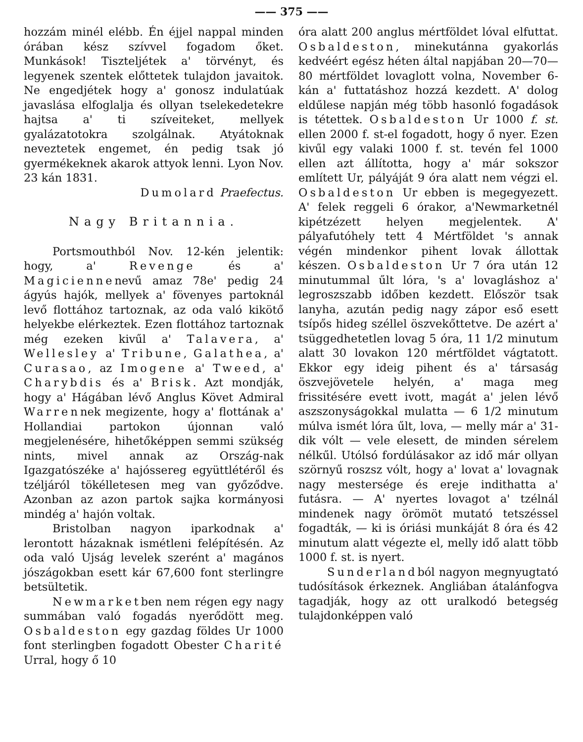—— 375 ——
hozzám minél elébb. Én éjjel nappal minden órában kész szívvel fogadom őket. Munkások! Tiszteljétek a' törvényt, és legyenek szentek előttetek tulajdon javaitok. Ne engedjétek hogy a' gonosz indulatúak javaslása elfoglalja és ollyan tselekedetekre hajtsa a' ti szíveiteket, mellyek gyalázatotokra szolgálnak. Atyátoknak neveztetek engemet, én pedig tsak jó gyermékeknek akarok attyok lenni. Lyon Nov. 23 kán 1831.
Dumolard Praefectus.
Nagy Britannia.
Portsmouthból Nov. 12-kén jelentik: hogy, a' Revenge és a' Magiciennenevű amaz 78e' pedig 24 ágyús hajók, mellyek a' fövenyes partoknál levő flottához tartoznak, az oda való kikötő helyekbe elérkeztek. Ezen flottához tartoznak még ezeken kivűl a' Talavera, a' Wellesley a' Tribune, Galathea, a' Curasao, az Imogene a' Tweed, a' Charybdis és a' Brisk. Azt mondják, hogy a' Hágában lévő Anglus Követ Admiral Warrennek megizente, hogy a' flottának a' Hollandiai partokon újonnan való megjelenésére, hihetőképpen semmi szükség nints, mivel annak az Ország-nak Igazgatószéke a' hajóssereg együttlétéről és tzéljáról tökélletesen meg van győződve. Azonban az azon partok sajka kormányosi mindég a' hajón voltak.
Bristolban nagyon iparkodnak a' lerontott házaknak ismétleni felépítésén. Az oda való Ujság levelek szerént a' magános jószágokban esett kár 67,600 font sterlingre betsültetik.
Newmarketben nem régen egy nagy summában való fogadás nyerődött meg. Osbaldeston egy gazdag földes Ur 1000 font sterlingben fogadott Obester Charité Urral, hogy ő 10
óra alatt 200 anglus mértföldet lóval elfuttat. Osbaldeston, minekutánna gyakorlás kedvéért egész héten által napjában 20—70—80 mértföldet lovaglott volna, November 6-kán a' futtatáshoz hozzá kezdett. A' dolog eldűlese napján még több hasonló fogadások is tétettek. Osbaldeston Ur 1000 f. st. ellen 2000 f. st-el fogadott, hogy ő nyer. Ezen kivűl egy valaki 1000 f. st. tevén fel 1000 ellen azt állította, hogy a' már sokszor említett Ur, pályáját 9 óra alatt nem végzi el. Osbaldeston Ur ebben is megegyezett. A' felek reggeli 6 órakor, a'Newmarketnél kipétzézett helyen megjelentek. A' pályafutóhely tett 4 Mértföldet 's annak végén mindenkor pihent lovak állottak készen. Osbaldeston Ur 7 óra után 12 minutummal űlt lóra, 's a' lovagláshoz a' legroszszabb időben kezdett. Először tsak lanyha, azután pedig nagy zápor eső esett tsípős hideg széllel öszvekőttetve. De azért a' tsüggedhetetlen lovag 5 óra, 11 1/2 minutum alatt 30 lovakon 120 mértföldet vágtatott. Ekkor egy ideig pihent és a' társaság öszvejövetele helyén, a' maga meg frissitésére evett ivott, magát a' jelen lévő aszszonyságokkal mulatta — 6 1/2 minutum múlva ismét lóra űlt, lova, — melly már a' 31-dik vólt — vele elesett, de minden sérelem nélkűl. Utólsó fordúlásakor az idő már ollyan szörnyű roszsz vólt, hogy a' lovat a' lovagnak nagy mestersége és ereje indithatta a' futásra. — A' nyertes lovagot a' tzélnál mindenek nagy örömöt mutató tetszéssel fogadták, — ki is óriási munkáját 8 óra és 42 minutum alatt végezte el, melly idő alatt több 1000 f. st. is nyert.
Sunderlandból nagyon megnyugtató tudósítások érkeznek. Angliában átalánfogva tagadják, hogy az ott uralkodó betegség tulajdonképpen való